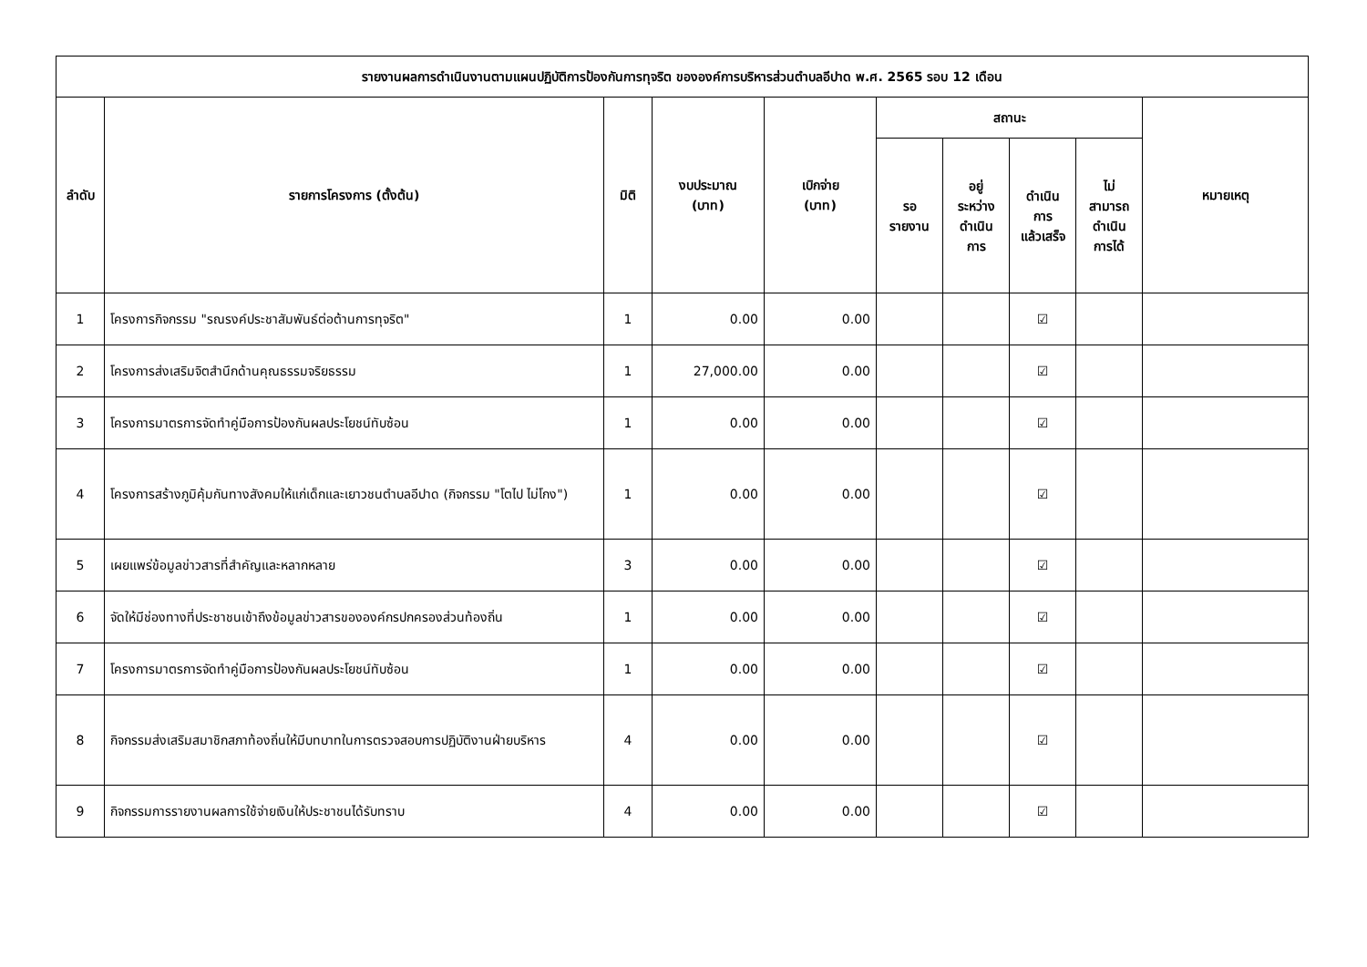| รายงานผลการดำเนินงานตามแผนปฏิบัติการป้องกันการทุจริต ขององค์การบริหารส่วนตำบลอีปาด พ.ศ. 2565 รอบ 12 เดือน | | | | | | | | | |
| --- | --- | --- | --- | --- | --- | --- | --- | --- | --- |
| ลำดับ | รายการโครงการ (ตั้งต้น) | มิติ | งบประมาณ (บาท) | เบิกจ่าย (บาท) | สถานะ | | | | หมายเหตุ |
| | | | | | รอ รายงาน | อยู่ ระหว่าง ดำเนิน การ | ดำเนิน การ แล้วเสร็จ | ไม่ สามารถ ดำเนิน การได้ | |
| 1 | โครงการกิจกรรม "รณรงค์ประชาสัมพันธ์ต่อต้านการทุจริต" | 1 | 0.00 | 0.00 | | | ☑ | | |
| 2 | โครงการส่งเสริมจิตสำนึกด้านคุณธรรมจริยธรรม | 1 | 27,000.00 | 0.00 | | | ☑ | | |
| 3 | โครงการมาตรการจัดทำคู่มือการป้องกันผลประโยชน์ทับซ้อน | 1 | 0.00 | 0.00 | | | ☑ | | |
| 4 | โครงการสร้างภูมิคุ้มกันทางสังคมให้แก่เด็กและเยาวชนตำบลอีปาด (กิจกรรม "โตไป ไม่โกง") | 1 | 0.00 | 0.00 | | | ☑ | | |
| 5 | เผยแพร่ข้อมูลข่าวสารที่สำคัญและหลากหลาย | 3 | 0.00 | 0.00 | | | ☑ | | |
| 6 | จัดให้มีช่องทางที่ประชาชนเข้าถึงข้อมูลข่าวสารขององค์กรปกครองส่วนท้องถิ่น | 1 | 0.00 | 0.00 | | | ☑ | | |
| 7 | โครงการมาตรการจัดทำคู่มือการป้องกันผลประโยชน์ทับซ้อน | 1 | 0.00 | 0.00 | | | ☑ | | |
| 8 | กิจกรรมส่งเสริมสมาชิกสภาท้องถิ่นให้มีบทบาทในการตรวจสอบการปฏิบัติงานฝ่ายบริหาร | 4 | 0.00 | 0.00 | | | ☑ | | |
| 9 | กิจกรรมการรายงานผลการใช้จ่ายเงินให้ประชาชนได้รับทราบ | 4 | 0.00 | 0.00 | | | ☑ | | |